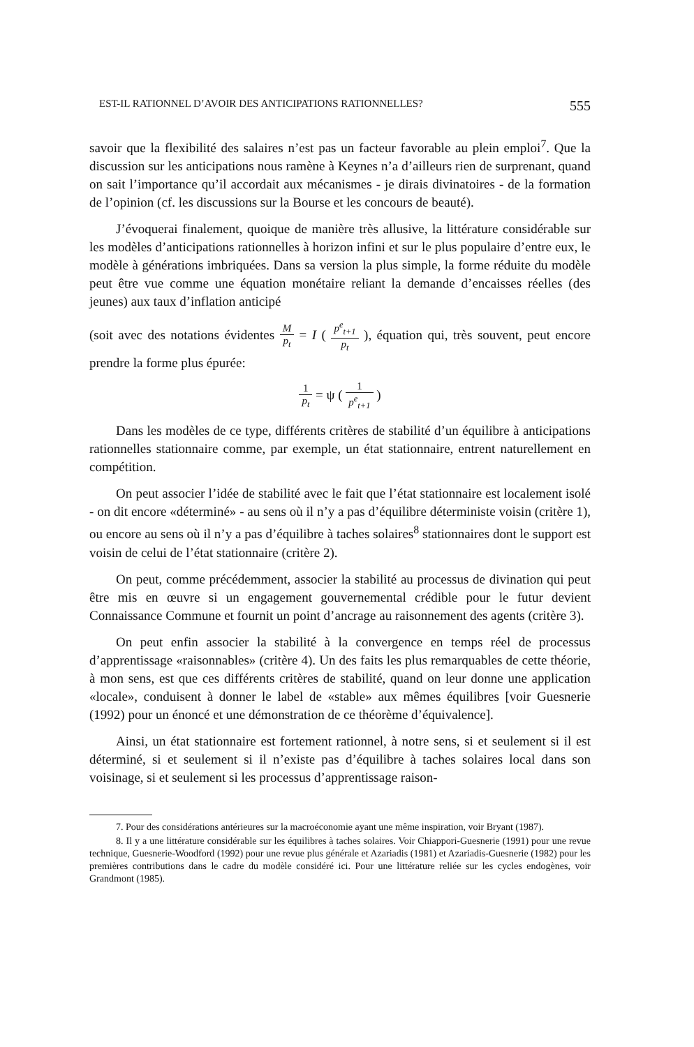EST-IL RATIONNEL D’AVOIR DES ANTICIPATIONS RATIONNELLES? 555
savoir que la flexibilité des salaires n’est pas un facteur favorable au plein emploi<sup>7</sup>. Que la discussion sur les anticipations nous ramène à Keynes n’a d’ailleurs rien de surprenant, quand on sait l’importance qu’il accordait aux mécanismes - je dirais divinatoires - de la formation de l’opinion (cf. les discussions sur la Bourse et les concours de beauté).
J’évoquerai finalement, quoique de manière très allusive, la littérature considérable sur les modèles d’anticipations rationnelles à horizon infini et sur le plus populaire d’entre eux, le modèle à générations imbriquées. Dans sa version la plus simple, la forme réduite du modèle peut être vue comme une équation monétaire reliant la demande d’encaisses réelles (des jeunes) aux taux d’inflation anticipé
(soit avec des notations évidentes M p<sub>t</sub> = I ( p<sup>e</sup><sub>t+1</sub> p<sub>t</sub> ), équation qui, très souvent, peut encore prendre la forme plus épurée:
1 p<sub>t</sub> = ψ ( 1 p<sup>e</sup><sub>t+1</sub> )
Dans les modèles de ce type, différents critères de stabilité d’un équilibre à anticipations rationnelles stationnaire comme, par exemple, un état stationnaire, entrent naturellement en compétition.
On peut associer l’idée de stabilité avec le fait que l’état stationnaire est localement isolé - on dit encore «déterminé» - au sens où il n’y a pas d’équilibre déterministe voisin (critère 1), ou encore au sens où il n’y a pas d’équilibre à taches solaires<sup>8</sup> stationnaires dont le support est voisin de celui de l’état stationnaire (critère 2).
On peut, comme précédemment, associer la stabilité au processus de divination qui peut être mis en œuvre si un engagement gouvernemental crédible pour le futur devient Connaissance Commune et fournit un point d’ancrage au raisonnement des agents (critère 3).
On peut enfin associer la stabilité à la convergence en temps réel de processus d’apprentissage «raisonnables» (critère 4). Un des faits les plus remarquables de cette théorie, à mon sens, est que ces différents critères de stabilité, quand on leur donne une application «locale», conduisent à donner le label de «stable» aux mêmes équilibres [voir Guesnerie (1992) pour un énoncé et une démonstration de ce théorème d’équivalence].
Ainsi, un état stationnaire est fortement rationnel, à notre sens, si et seulement si il est déterminé, si et seulement si il n’existe pas d’équilibre à taches solaires local dans son voisinage, si et seulement si les processus d’apprentissage raison-
7. Pour des considérations antérieures sur la macroéconomie ayant une même inspiration, voir Bryant (1987).
8. Il y a une littérature considérable sur les équilibres à taches solaires. Voir Chiappori-Guesnerie (1991) pour une revue technique, Guesnerie-Woodford (1992) pour une revue plus générale et Azariadis (1981) et Azariadis-Guesnerie (1982) pour les premières contributions dans le cadre du modèle considéré ici. Pour une littérature reliée sur les cycles endogènes, voir Grandmont (1985).